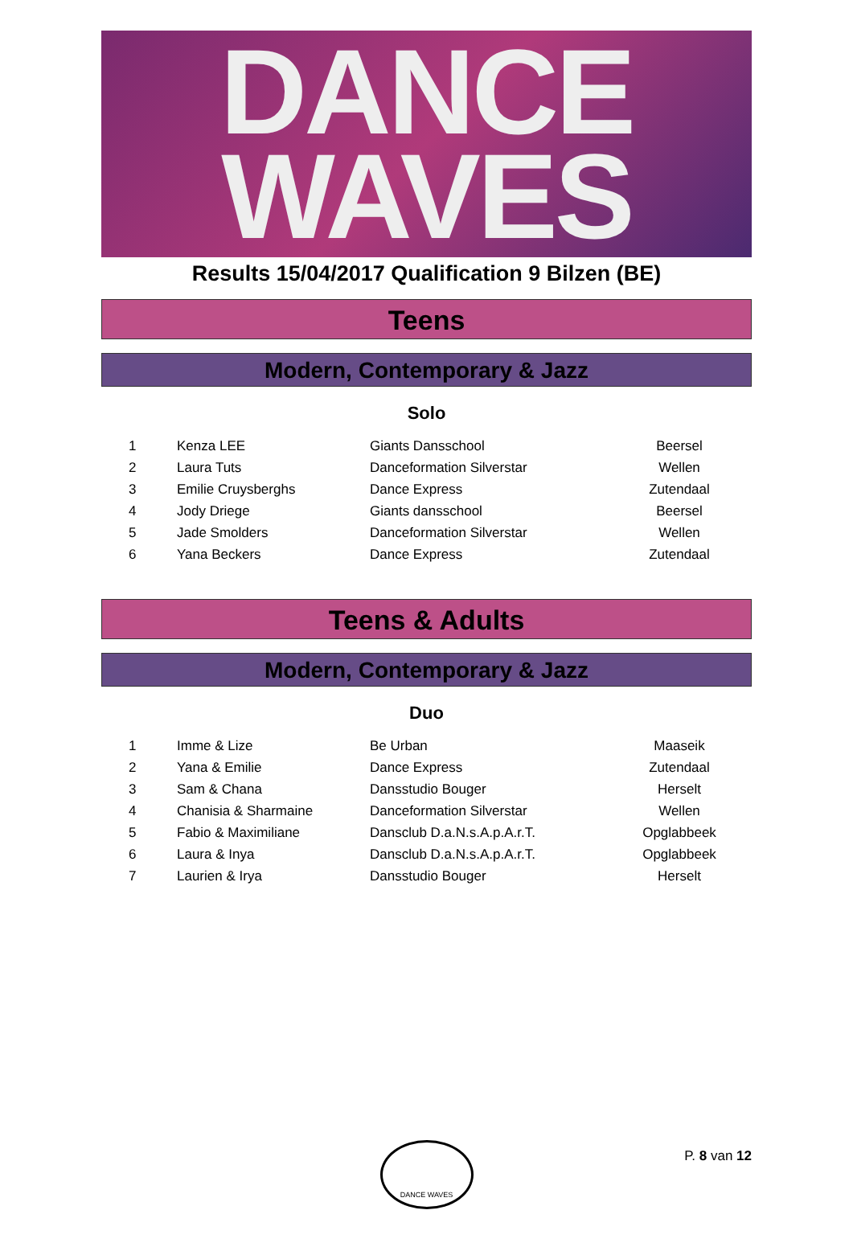DANCE
WAVES
Results 15/04/2017 Qualification 9 Bilzen (BE)
Teens
Modern, Contemporary & Jazz
Solo
| 1 | Kenza LEE | Giants Dansschool | Beersel |
| 2 | Laura Tuts | Danceformation Silverstar | Wellen |
| 3 | Emilie Cruysberghs | Dance Express | Zutendaal |
| 4 | Jody Driege | Giants dansschool | Beersel |
| 5 | Jade Smolders | Danceformation Silverstar | Wellen |
| 6 | Yana Beckers | Dance Express | Zutendaal |
Teens & Adults
Modern, Contemporary & Jazz
Duo
| 1 | Imme & Lize | Be Urban | Maaseik |
| 2 | Yana & Emilie | Dance Express | Zutendaal |
| 3 | Sam & Chana | Dansstudio Bouger | Herselt |
| 4 | Chanisia & Sharmaine | Danceformation Silverstar | Wellen |
| 5 | Fabio & Maximiliane | Dansclub D.a.N.s.A.p.A.r.T. | Opglabbeek |
| 6 | Laura & Inya | Dansclub D.a.N.s.A.p.A.r.T. | Opglabbeek |
| 7 | Laurien & Irya | Dansstudio Bouger | Herselt |
DANCE WAVES
P. 8 van 12